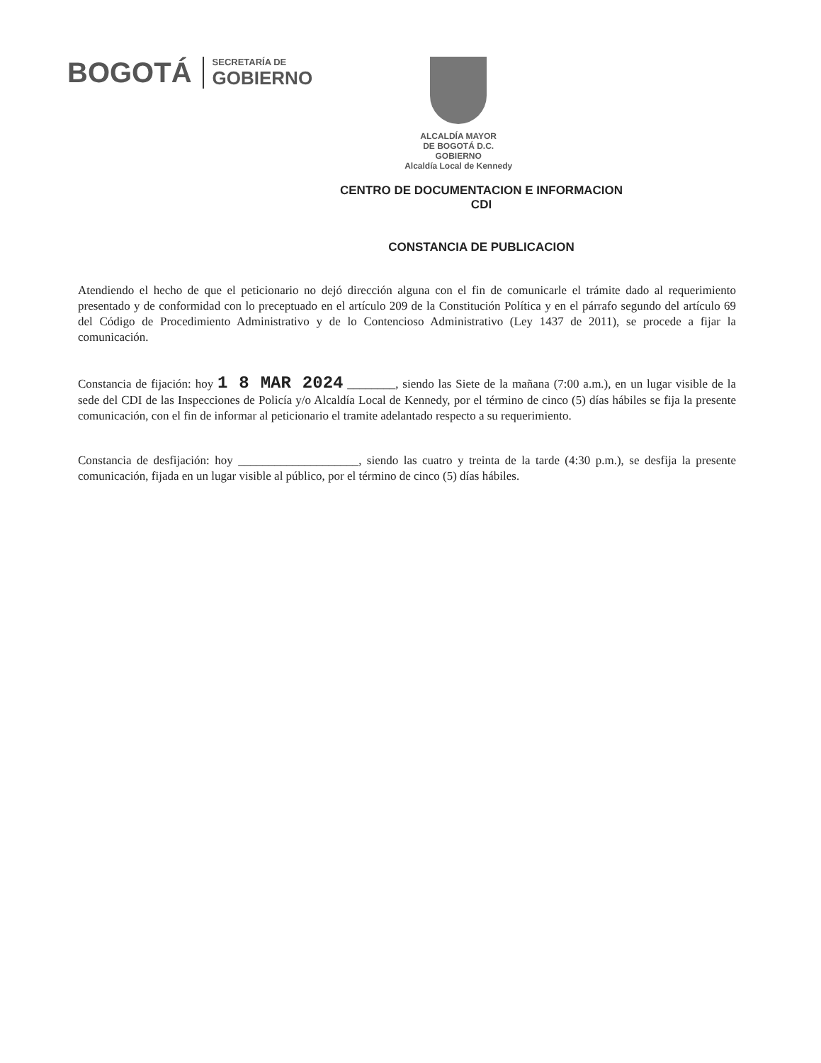BOGOTÁ
SECRETARÍA DE
GOBIERNO
ALCALDÍA MAYOR
DE BOGOTÁ D.C.
GOBIERNO
Alcaldía Local de Kennedy
CENTRO DE DOCUMENTACION E INFORMACION
CDI
CONSTANCIA DE PUBLICACION
Atendiendo el hecho de que el peticionario no dejó dirección alguna con el fin de comunicarle el trámite dado al requerimiento presentado y de conformidad con lo preceptuado en el artículo 209 de la Constitución Política y en el párrafo segundo del artículo 69 del Código de Procedimiento Administrativo y de lo Contencioso Administrativo (Ley 1437 de 2011), se procede a fijar la comunicación.
Constancia de fijación: hoy 1 8 MAR 2024 ________, siendo las Siete de la mañana (7:00 a.m.), en un lugar visible de la sede del CDI de las Inspecciones de Policía y/o Alcaldía Local de Kennedy, por el término de cinco (5) días hábiles se fija la presente comunicación, con el fin de informar al peticionario el tramite adelantado respecto a su requerimiento.
Constancia de desfijación: hoy ____________________, siendo las cuatro y treinta de la tarde (4:30 p.m.), se desfija la presente comunicación, fijada en un lugar visible al público, por el término de cinco (5) días hábiles.